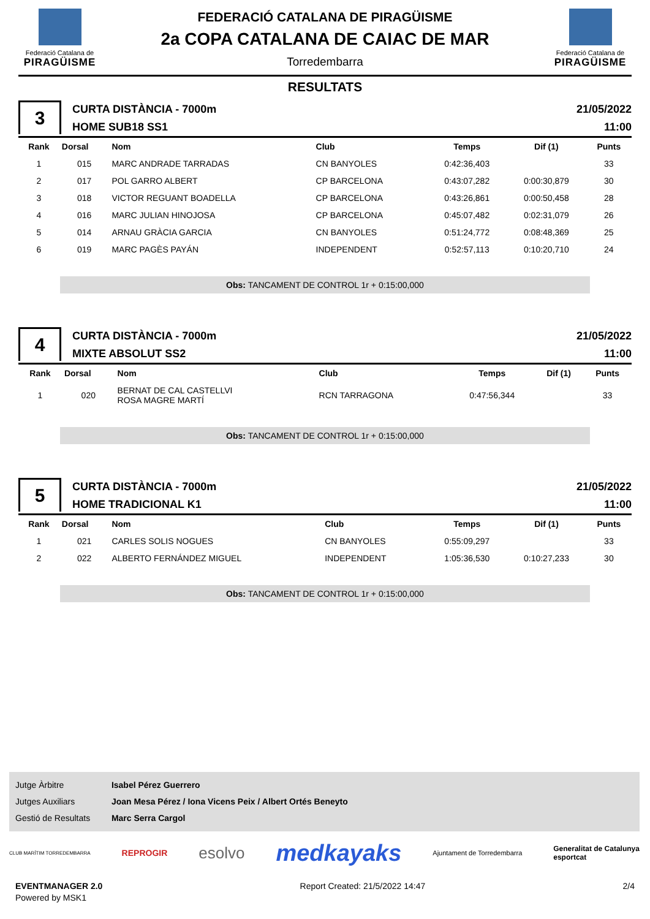Federació Catalana de
PIRAGÜISME
FEDERACIÓ CATALANA DE PIRAGÜISME
2a COPA CATALANA DE CAIAC DE MAR
Torredembarra
Federació Catalana de
PIRAGÜISME
RESULTATS
3
CURTA DISTÀNCIA - 7000m
HOME SUB18 SS1
21/05/2022
11:00
| Rank | Dorsal | Nom | Club | Temps | Dif (1) | Punts |
| --- | --- | --- | --- | --- | --- | --- |
| 1 | 015 | MARC ANDRADE TARRADAS | CN BANYOLES | 0:42:36,403 | | 33 |
| 2 | 017 | POL GARRO ALBERT | CP BARCELONA | 0:43:07,282 | 0:00:30,879 | 30 |
| 3 | 018 | VICTOR REGUANT BOADELLA | CP BARCELONA | 0:43:26,861 | 0:00:50,458 | 28 |
| 4 | 016 | MARC JULIAN HINOJOSA | CP BARCELONA | 0:45:07,482 | 0:02:31,079 | 26 |
| 5 | 014 | ARNAU GRÀCIA GARCIA | CN BANYOLES | 0:51:24,772 | 0:08:48,369 | 25 |
| 6 | 019 | MARC PAGÈS PAYÁN | INDEPENDENT | 0:52:57,113 | 0:10:20,710 | 24 |
Obs: TANCAMENT DE CONTROL 1r + 0:15:00,000
4
CURTA DISTÀNCIA - 7000m
MIXTE ABSOLUT SS2
21/05/2022
11:00
| Rank | Dorsal | Nom | Club | Temps | Dif (1) | Punts |
| --- | --- | --- | --- | --- | --- | --- |
| 1 | 020 | BERNAT DE CAL CASTELLVI ROSA MAGRE MARTÍ | RCN TARRAGONA | 0:47:56,344 | | 33 |
Obs: TANCAMENT DE CONTROL 1r + 0:15:00,000
5
CURTA DISTÀNCIA - 7000m
HOME TRADICIONAL K1
21/05/2022
11:00
| Rank | Dorsal | Nom | Club | Temps | Dif (1) | Punts |
| --- | --- | --- | --- | --- | --- | --- |
| 1 | 021 | CARLES SOLIS NOGUES | CN BANYOLES | 0:55:09,297 | | 33 |
| 2 | 022 | ALBERTO FERNÁNDEZ MIGUEL | INDEPENDENT | 1:05:36,530 | 0:10:27,233 | 30 |
Obs: TANCAMENT DE CONTROL 1r + 0:15:00,000
Jutge Àrbitre Isabel Pérez Guerrero
Jutges Auxiliars Joan Mesa Pérez / Iona Vicens Peix / Albert Ortés Beneyto
Gestió de Resultats Marc Serra Cargol
CLUB MARÍTIM TORREDEMBARRA REPROGIR esolvo medkayaks Ajuntament de Torredembarra Generalitat de Catalunya
esportcat
EVENTMANAGER 2.0
Powered by MSK1
Report Created: 21/5/2022 14:47
2/4